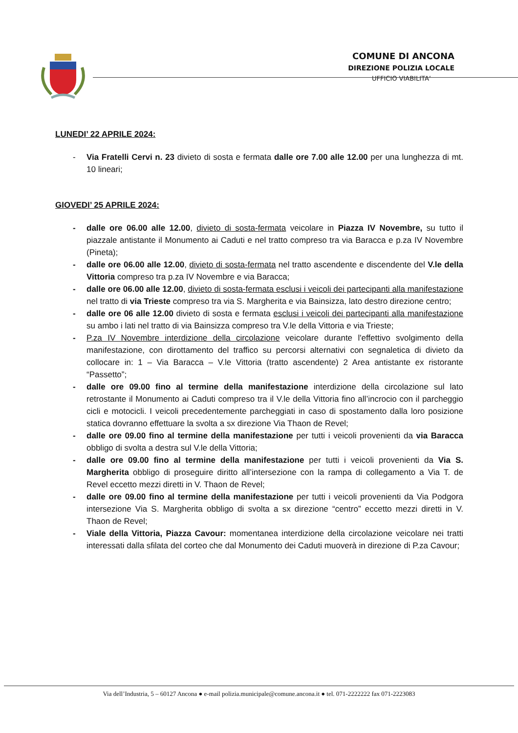COMUNE DI ANCONA
DIREZIONE POLIZIA LOCALE
UFFICIO VIABILITA’
LUNEDI’ 22 APRILE 2024:
- Via Fratelli Cervi n. 23 divieto di sosta e fermata dalle ore 7.00 alle 12.00 per una lunghezza di mt. 10 lineari;
GIOVEDI’ 25 APRILE 2024:
- dalle ore 06.00 alle 12.00, divieto di sosta-fermata veicolare in Piazza IV Novembre, su tutto il piazzale antistante il Monumento ai Caduti e nel tratto compreso tra via Baracca e p.za IV Novembre (Pineta);
- dalle ore 06.00 alle 12.00, divieto di sosta-fermata nel tratto ascendente e discendente del V.le della Vittoria compreso tra p.za IV Novembre e via Baracca;
- dalle ore 06.00 alle 12.00, divieto di sosta-fermata esclusi i veicoli dei partecipanti alla manifestazione nel tratto di via Trieste compreso tra via S. Margherita e via Bainsizza, lato destro direzione centro;
- dalle ore 06 alle 12.00 divieto di sosta e fermata esclusi i veicoli dei partecipanti alla manifestazione su ambo i lati nel tratto di via Bainsizza compreso tra V.le della Vittoria e via Trieste;
- P.za IV Novembre interdizione della circolazione veicolare durante l'effettivo svolgimento della manifestazione, con dirottamento del traffico su percorsi alternativi con segnaletica di divieto da collocare in: 1 – Via Baracca – V.le Vittoria (tratto ascendente) 2 Area antistante ex ristorante “Passetto”;
- dalle ore 09.00 fino al termine della manifestazione interdizione della circolazione sul lato retrostante il Monumento ai Caduti compreso tra il V.le della Vittoria fino all’incrocio con il parcheggio cicli e motocicli. I veicoli precedentemente parcheggiati in caso di spostamento dalla loro posizione statica dovranno effettuare la svolta a sx direzione Via Thaon de Revel;
- dalle ore 09.00 fino al termine della manifestazione per tutti i veicoli provenienti da via Baracca obbligo di svolta a destra sul V.le della Vittoria;
- dalle ore 09.00 fino al termine della manifestazione per tutti i veicoli provenienti da Via S. Margherita obbligo di proseguire diritto all’intersezione con la rampa di collegamento a Via T. de Revel eccetto mezzi diretti in V. Thaon de Revel;
- dalle ore 09.00 fino al termine della manifestazione per tutti i veicoli provenienti da Via Podgora intersezione Via S. Margherita obbligo di svolta a sx direzione “centro” eccetto mezzi diretti in V. Thaon de Revel;
- Viale della Vittoria, Piazza Cavour: momentanea interdizione della circolazione veicolare nei tratti interessati dalla sfilata del corteo che dal Monumento dei Caduti muoverà in direzione di P.za Cavour;
Via dell’Industria, 5 – 60127 Ancona ● e-mail polizia.municipale@comune.ancona.it ● tel. 071-2222222 fax 071-2223083